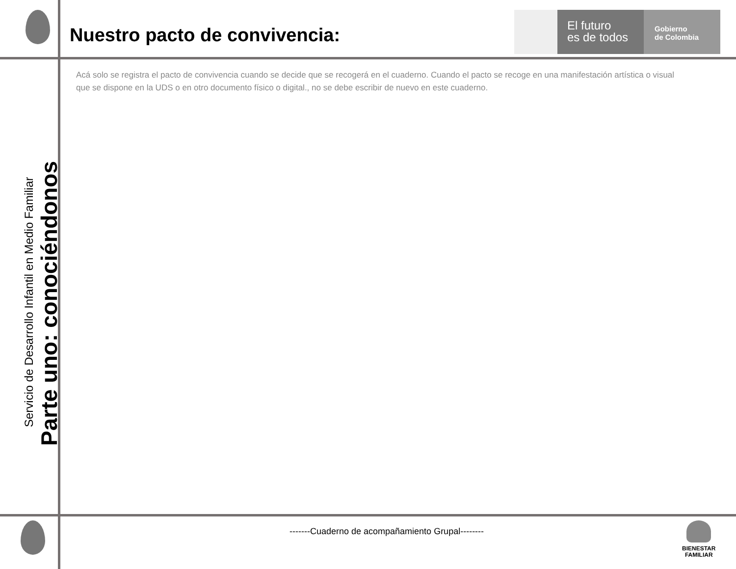Nuestro pacto de convivencia:
El futuro
es de todos
Gobierno
de Colombia
Acá solo se registra el pacto de convivencia cuando se decide que se recogerá en el cuaderno. Cuando el pacto se recoge en una manifestación artística o visual que se dispone en la UDS o en otro documento físico o digital., no se debe escribir de nuevo en este cuaderno.
Servicio de Desarrollo Infantil en Medio Familiar
Parte uno: conociéndonos
-------Cuaderno de acompañamiento Grupal--------
BIENESTAR
FAMILIAR